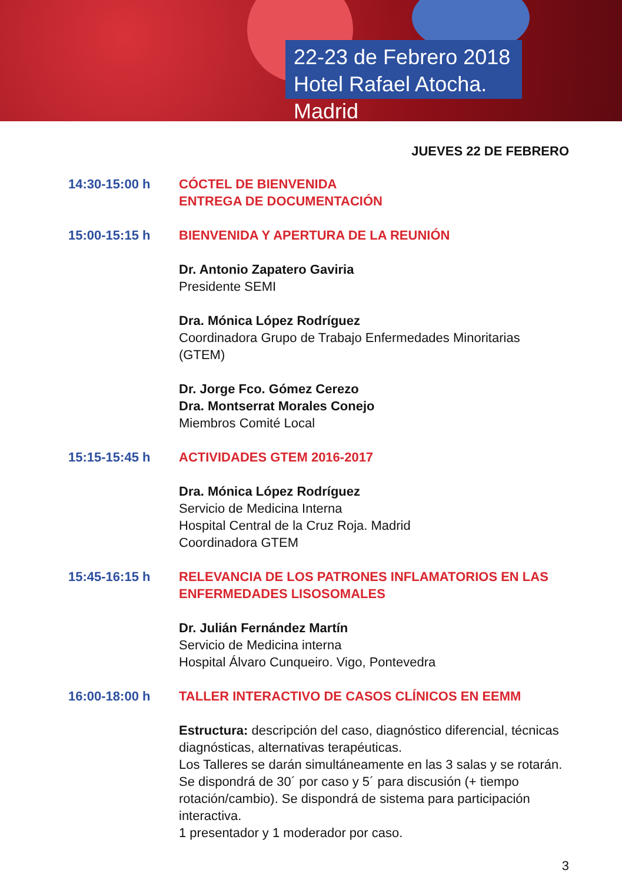22-23 de Febrero 2018
Hotel Rafael Atocha. Madrid
JUEVES 22 DE FEBRERO
14:30-15:00 h CÓCTEL DE BIENVENIDA
ENTREGA DE DOCUMENTACIÓN
15:00-15:15 h BIENVENIDA Y APERTURA DE LA REUNIÓN
Dr. Antonio Zapatero Gaviria
Presidente SEMI
Dra. Mónica López Rodríguez
Coordinadora Grupo de Trabajo Enfermedades Minoritarias (GTEM)
Dr. Jorge Fco. Gómez Cerezo
Dra. Montserrat Morales Conejo
Miembros Comité Local
15:15-15:45 h ACTIVIDADES GTEM 2016-2017
Dra. Mónica López Rodríguez
Servicio de Medicina Interna
Hospital Central de la Cruz Roja. Madrid
Coordinadora GTEM
15:45-16:15 h RELEVANCIA DE LOS PATRONES INFLAMATORIOS EN LAS ENFERMEDADES LISOSOMALES
Dr. Julián Fernández Martín
Servicio de Medicina interna
Hospital Álvaro Cunqueiro. Vigo, Pontevedra
16:00-18:00 h TALLER INTERACTIVO DE CASOS CLÍNICOS EN EEMM
Estructura: descripción del caso, diagnóstico diferencial, técnicas diagnósticas, alternativas terapéuticas.
Los Talleres se darán simultáneamente en las 3 salas y se rotarán. Se dispondrá de 30´ por caso y 5´ para discusión (+ tiempo rotación/cambio). Se dispondrá de sistema para participación interactiva.
1 presentador y 1 moderador por caso.
3